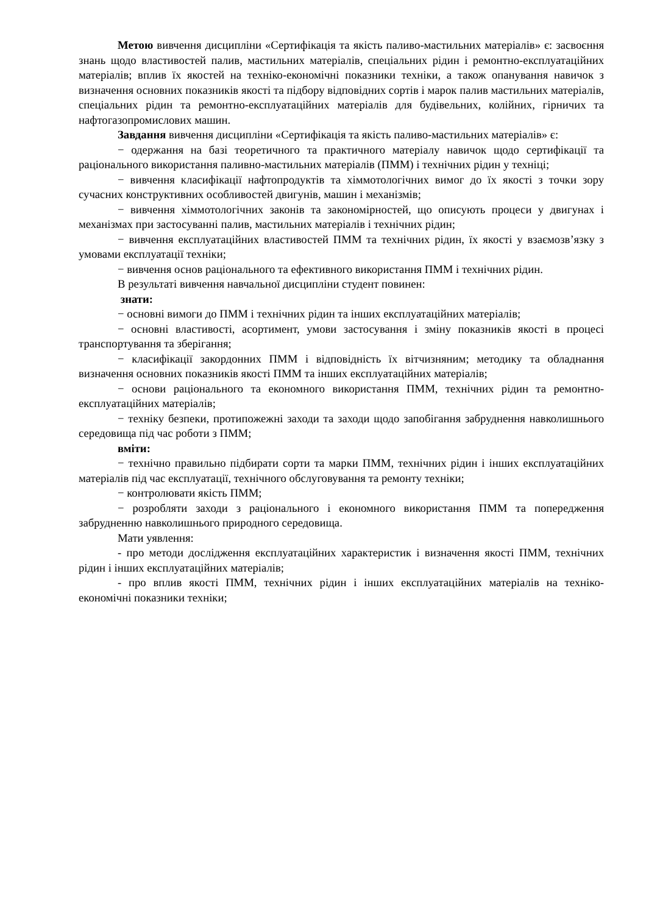Метою вивчення дисципліни «Сертифікація та якість паливо-мастильних матеріалів» є: засвоєння знань щодо властивостей палив, мастильних матеріалів, спеціальних рідин і ремонтно-експлуатаційних матеріалів; вплив їх якостей на техніко-економічні показники техніки, а також опанування навичок з визначення основних показників якості та підбору відповідних сортів і марок палив мастильних матеріалів, спеціальних рідин та ремонтно-експлуатаційних матеріалів для будівельних, колійних, гірничих та нафтогазопромислових машин.
Завдання вивчення дисципліни «Сертифікація та якість паливо-мастильних матеріалів» є:
− одержання на базі теоретичного та практичного матеріалу навичок щодо сертифікації та раціонального використання паливно-мастильних матеріалів (ПММ) і технічних рідин у техніці;
− вивчення класифікації нафтопродуктів та хіммотологічних вимог до їх якості з точки зору сучасних конструктивних особливостей двигунів, машин і механізмів;
− вивчення хіммотологічних законів та закономірностей, що описують процеси у двигунах і механізмах при застосуванні палив, мастильних матеріалів і технічних рідин;
− вивчення експлуатаційних властивостей ПММ та технічних рідин, їх якості у взаємозв’язку з умовами експлуатації техніки;
− вивчення основ раціонального та ефективного використання ПММ і технічних рідин.
В результаті вивчення навчальної дисципліни студент повинен:
знати:
− основні вимоги до ПММ і технічних рідин та інших експлуатаційних матеріалів;
− основні властивості, асортимент, умови застосування і зміну показників якості в процесі транспортування та зберігання;
− класифікації закордонних ПММ і відповідність їх вітчизняним; методику та обладнання визначення основних показників якості ПММ та інших експлуатаційних матеріалів;
− основи раціонального та економного використання ПММ, технічних рідин та ремонтно-експлуатаційних матеріалів;
− техніку безпеки, протипожежні заходи та заходи щодо запобігання забруднення навколишнього середовища під час роботи з ПММ;
вміти:
− технічно правильно підбирати сорти та марки ПММ, технічних рідин і інших експлуатаційних матеріалів під час експлуатації, технічного обслуговування та ремонту техніки;
− контролювати якість ПММ;
− розробляти заходи з раціонального і економного використання ПММ та попередження забрудненню навколишнього природного середовища.
Мати уявлення:
- про методи дослідження експлуатаційних характеристик і визначення якості ПММ, технічних рідин і інших експлуатаційних матеріалів;
- про вплив якості ПММ, технічних рідин і інших експлуатаційних матеріалів на техніко-економічні показники техніки;